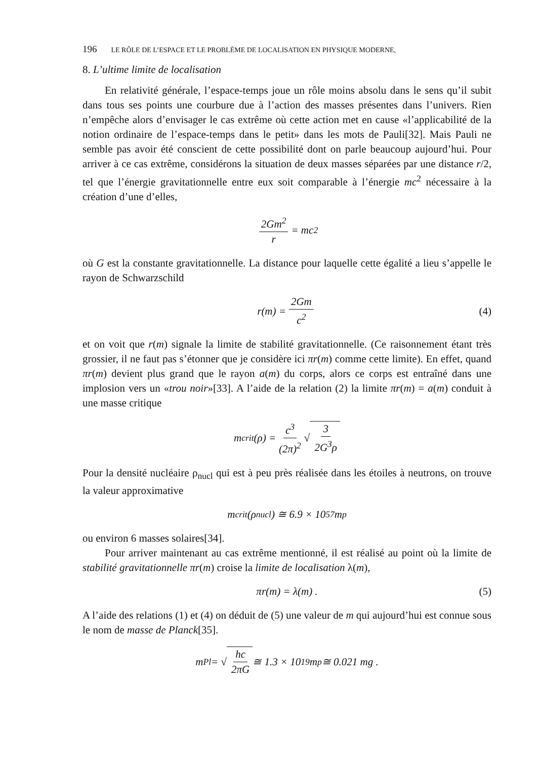196 LE RÔLE DE L’ESPACE ET LE PROBLÈME DE LOCALISATION EN PHYSIQUE MODERNE,
8. L’ultime limite de localisation
En relativité générale, l’espace-temps joue un rôle moins absolu dans le sens qu’il subit dans tous ses points une courbure due à l’action des masses présentes dans l’univers. Rien n’empêche alors d’envisager le cas extrême où cette action met en cause «l’applicabilité de la notion ordinaire de l’espace-temps dans le petit» dans les mots de Pauli[32]. Mais Pauli ne semble pas avoir été conscient de cette possibilité dont on parle beaucoup aujourd’hui. Pour arriver à ce cas extrême, considérons la situation de deux masses séparées par une distance r/2, tel que l’énergie gravitationnelle entre eux soit comparable à l’énergie mc<sup>2</sup> nécessaire à la création d’une d’elles,
2Gm<sup>2</sup> r = mc<sup>2</sup>
où G est la constante gravitationnelle. La distance pour laquelle cette égalité a lieu s’appelle le rayon de Schwarzschild
r(m) = 2Gm c<sup>2</sup> (4)
et on voit que r(m) signale la limite de stabilité gravitationnelle. (Ce raisonnement étant très grossier, il ne faut pas s’étonner que je considère ici πr(m) comme cette limite). En effet, quand πr(m) devient plus grand que le rayon a(m) du corps, alors ce corps est entraîné dans une implosion vers un «trou noir»[33]. A l’aide de la relation (2) la limite πr(m) = a(m) conduit à une masse critique
m<sub>crit</sub>(ρ) = c<sup>3</sup> (2π)<sup>2</sup> √ 3 2G<sup>3</sup>ρ
Pour la densité nucléaire ρ<sub>nucl</sub> qui est à peu près réalisée dans les étoiles à neutrons, on trouve la valeur approximative
m<sub>crit</sub>(ρ<sub>nucl</sub>) ≅ 6.9 × 10<sup>57</sup>m<sub>p</sub>
ou environ 6 masses solaires[34].
Pour arriver maintenant au cas extrême mentionné, il est réalisé au point où la limite de stabilité gravitationnelle πr(m) croise la limite de localisation λ(m),
πr(m) = λ(m) . (5)
A l’aide des relations (1) et (4) on déduit de (5) une valeur de m qui aujourd’hui est connue sous le nom de masse de Planck[35].
m<sub>Pl</sub> = √ hc 2πG ≅ 1.3 × 10<sup>19</sup>m<sub>p</sub> ≅ 0.021 mg .